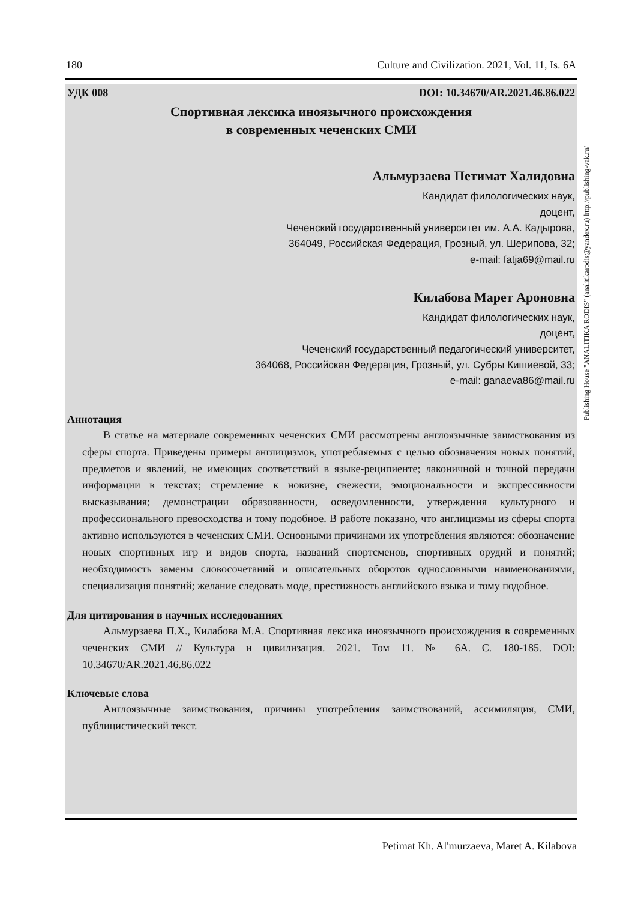180 Culture and Civilization. 2021, Vol. 11, Is. 6A
УДК 008 DOI: 10.34670/AR.2021.46.86.022
Спортивная лексика иноязычного происхождения
в современных чеченских СМИ
Альмурзаева Петимат Халидовна
Кандидат филологических наук,
доцент,
Чеченский государственный университет им. А.А. Кадырова,
364049, Российская Федерация, Грозный, ул. Шерипова, 32;
e-mail: fatja69@mail.ru
Килабова Марет Ароновна
Кандидат филологических наук,
доцент,
Чеченский государственный педагогический университет,
364068, Российская Федерация, Грозный, ул. Субры Кишиевой, 33;
e-mail: ganaeva86@mail.ru
Аннотация
В статье на материале современных чеченских СМИ рассмотрены англоязычные заимствования из сферы спорта. Приведены примеры англицизмов, употребляемых с целью обозначения новых понятий, предметов и явлений, не имеющих соответствий в языке-реципиенте; лаконичной и точной передачи информации в текстах; стремление к новизне, свежести, эмоциональности и экспрессивности высказывания; демонстрации образованности, осведомленности, утверждения культурного и профессионального превосходства и тому подобное. В работе показано, что англицизмы из сферы спорта активно используются в чеченских СМИ. Основными причинами их употребления являются: обозначение новых спортивных игр и видов спорта, названий спортсменов, спортивных орудий и понятий; необходимость замены словосочетаний и описательных оборотов однословными наименованиями, специализация понятий; желание следовать моде, престижность английского языка и тому подобное.
Для цитирования в научных исследованиях
Альмурзаева П.Х., Килабова М.А. Спортивная лексика иноязычного происхождения в современных чеченских СМИ // Культура и цивилизация. 2021. Том 11. № 6А. С. 180-185. DOI: 10.34670/AR.2021.46.86.022
Ключевые слова
Англоязычные заимствования, причины употребления заимствований, ассимиляция, СМИ, публицистический текст.
Publishing House "ANALITIKA RODIS" (analitikarodis@yandex.ru) http://publishing-vak.ru/
Petimat Kh. Al'murzaeva, Maret A. Kilabova